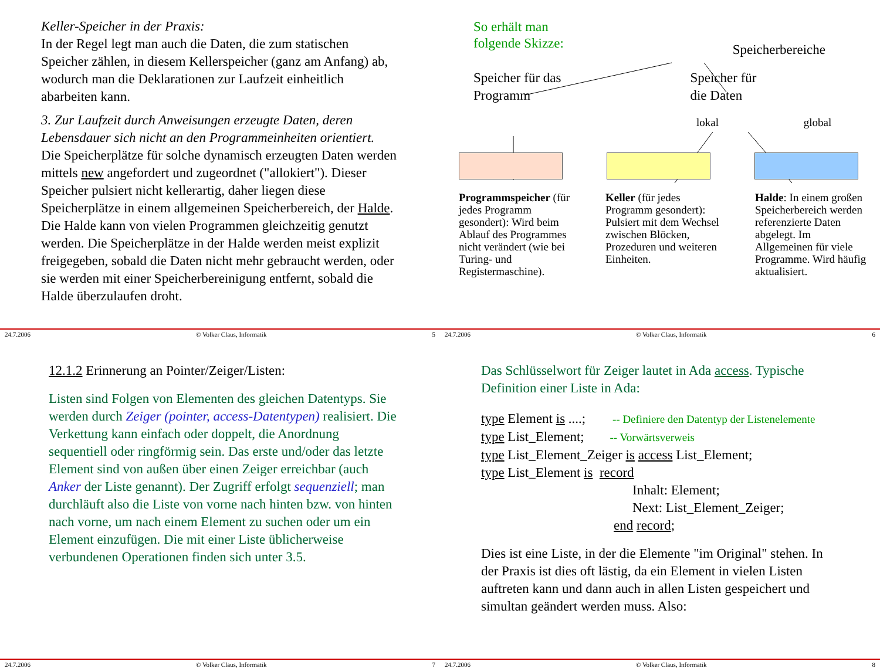Keller-Speicher in der Praxis:
In der Regel legt man auch die Daten, die zum statischen Speicher zählen, in diesem Kellerspeicher (ganz am Anfang) ab, wodurch man die Deklarationen zur Laufzeit einheitlich abarbeiten kann.
3. Zur Laufzeit durch Anweisungen erzeugte Daten, deren Lebensdauer sich nicht an den Programmeinheiten orientiert.
Die Speicherplätze für solche dynamisch erzeugten Daten werden mittels new angefordert und zugeordnet ("allokiert"). Dieser Speicher pulsiert nicht kellerartig, daher liegen diese Speicherplätze in einem allgemeinen Speicherbereich, der Halde. Die Halde kann von vielen Programmen gleichzeitig genutzt werden. Die Speicherplätze in der Halde werden meist explizit freigegeben, sobald die Daten nicht mehr gebraucht werden, oder sie werden mit einer Speicherbereinigung entfernt, sobald die Halde überzulaufen droht.
24.7.2006 © Volker Claus, Informatik 5
So erhält man
folgende Skizze: Speicherbereiche
Speicher für das
Programm Speicher für
die Daten
lokal global
Programmspeicher (für jedes Programm gesondert): Wird beim Ablauf des Programmes nicht verändert (wie bei Turing- und Registermaschine).
Keller (für jedes Programm gesondert): Pulsiert mit dem Wechsel zwischen Blöcken, Prozeduren und weiteren Einheiten.
Halde: In einem großen Speicherbereich werden referenzierte Daten abgelegt. Im Allgemeinen für viele Programme. Wird häufig aktualisiert.
24.7.2006 © Volker Claus, Informatik 6
12.1.2 Erinnerung an Pointer/Zeiger/Listen:
Listen sind Folgen von Elementen des gleichen Datentyps. Sie werden durch Zeiger (pointer, access-Datentypen) realisiert. Die Verkettung kann einfach oder doppelt, die Anordnung sequentiell oder ringförmig sein. Das erste und/oder das letzte Element sind von außen über einen Zeiger erreichbar (auch Anker der Liste genannt). Der Zugriff erfolgt sequenziell; man durchläuft also die Liste von vorne nach hinten bzw. von hinten nach vorne, um nach einem Element zu suchen oder um ein Element einzufügen. Die mit einer Liste üblicherweise verbundenen Operationen finden sich unter 3.5.
24.7.2006 © Volker Claus, Informatik 7
Das Schlüsselwort für Zeiger lautet in Ada access. Typische Definition einer Liste in Ada:
type Element is ....; -- Definiere den Datentyp der Listenelemente
type List_Element; -- Vorwärtsverweis
type List_Element_Zeiger is access List_Element;
type List_Element is record
Inhalt: Element;
Next: List_Element_Zeiger;
end record;
Dies ist eine Liste, in der die Elemente "im Original" stehen. In der Praxis ist dies oft lästig, da ein Element in vielen Listen auftreten kann und dann auch in allen Listen gespeichert und simultan geändert werden muss. Also:
24.7.2006 © Volker Claus, Informatik 8